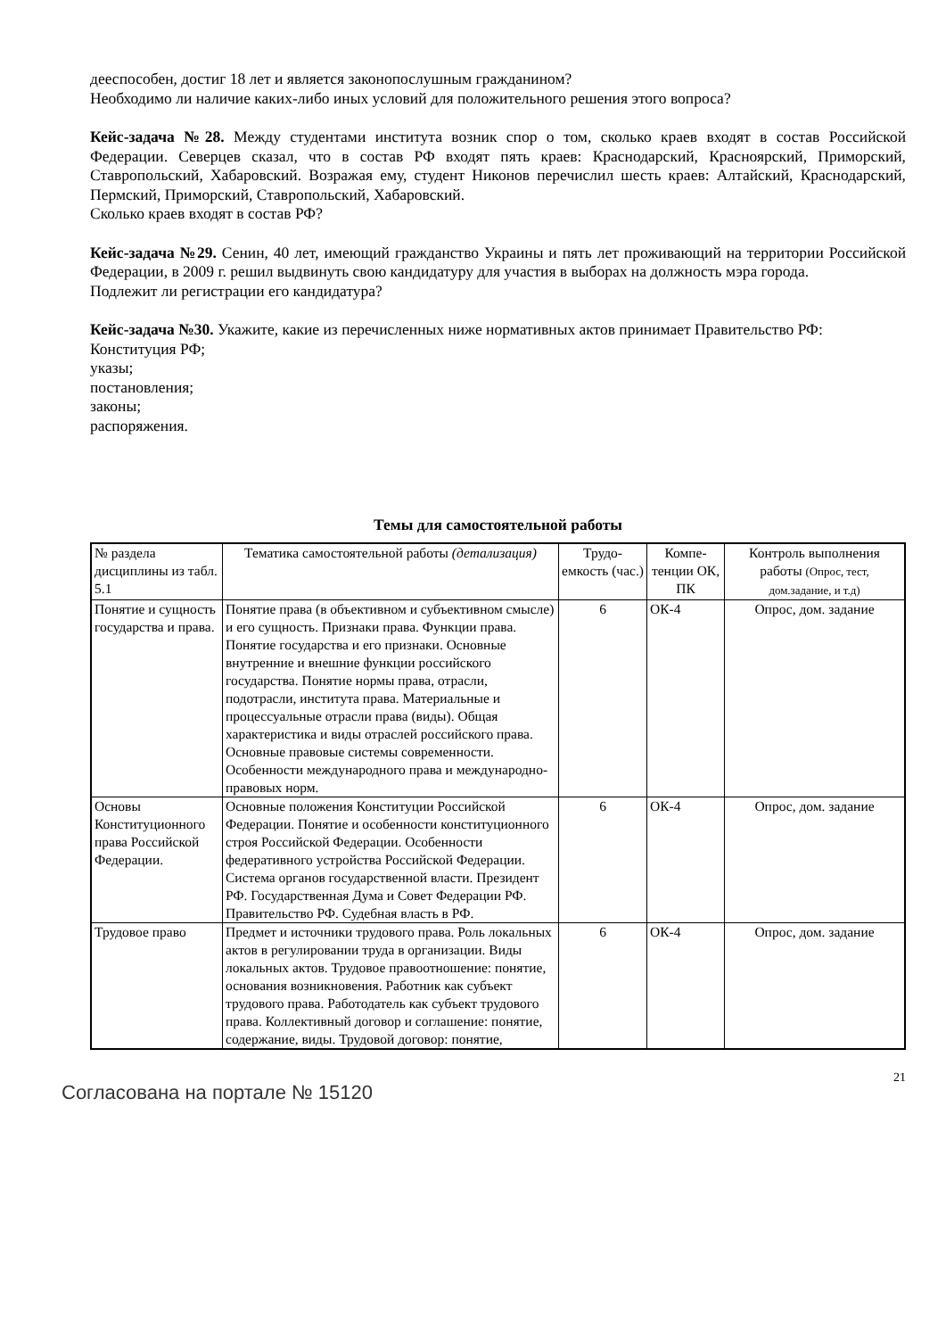дееспособен, достиг 18 лет и является законопослушным гражданином?
Необходимо ли наличие каких-либо иных условий для положительного решения этого вопроса?
Кейс-задача №28. Между студентами института возник спор о том, сколько краев входят в состав Российской Федерации. Северцев сказал, что в состав РФ входят пять краев: Краснодарский, Красноярский, Приморский, Ставропольский, Хабаровский. Возражая ему, студент Никонов перечислил шесть краев: Алтайский, Краснодарский, Пермский, Приморский, Ставропольский, Хабаровский.
Сколько краев входят в состав РФ?
Кейс-задача №29. Сенин, 40 лет, имеющий гражданство Украины и пять лет проживающий на территории Российской Федерации, в 2009 г. решил выдвинуть свою кандидатуру для участия в выборах на должность мэра города.
Подлежит ли регистрации его кандидатура?
Кейс-задача №30. Укажите, какие из перечисленных ниже нормативных актов принимает Правительство РФ:
Конституция РФ;
указы;
постановления;
законы;
распоряжения.
Темы для самостоятельной работы
| № раздела дисциплины из табл. 5.1 | Тематика самостоятельной работы (детализация) | Трудо-емкость (час.) | Компе-тенции ОК, ПК | Контроль выполнения работы (Опрос, тест, дом.задание, и т.д) |
| --- | --- | --- | --- | --- |
| Понятие и сущность государства и права. | Понятие права (в объективном и субъективном смысле) и его сущность. Признаки права. Функции права. Понятие государства и его признаки. Основные внутренние и внешние функции российского государства. Понятие нормы права, отрасли, подотрасли, института права. Материальные и процессуальные отрасли права (виды). Общая характеристика и виды отраслей российского права. Основные правовые системы современности. Особенности международного права и международно-правовых норм. | 6 | ОК-4 | Опрос, дом. задание |
| Основы Конституционного права Российской Федерации. | Основные положения Конституции Российской Федерации. Понятие и особенности конституционного строя Российской Федерации. Особенности федеративного устройства Российской Федерации. Система органов государственной власти. Президент РФ. Государственная Дума и Совет Федерации РФ. Правительство РФ. Судебная власть в РФ. | 6 | ОК-4 | Опрос, дом. задание |
| Трудовое право | Предмет и источники трудового права. Роль локальных актов в регулировании труда в организации. Виды локальных актов. Трудовое правоотношение: понятие, основания возникновения. Работник как субъект трудового права. Работодатель как субъект трудового права. Коллективный договор и соглашение: понятие, содержание, виды. Трудовой договор: понятие, | 6 | ОК-4 | Опрос, дом. задание |
21
Согласована на портале № 15120